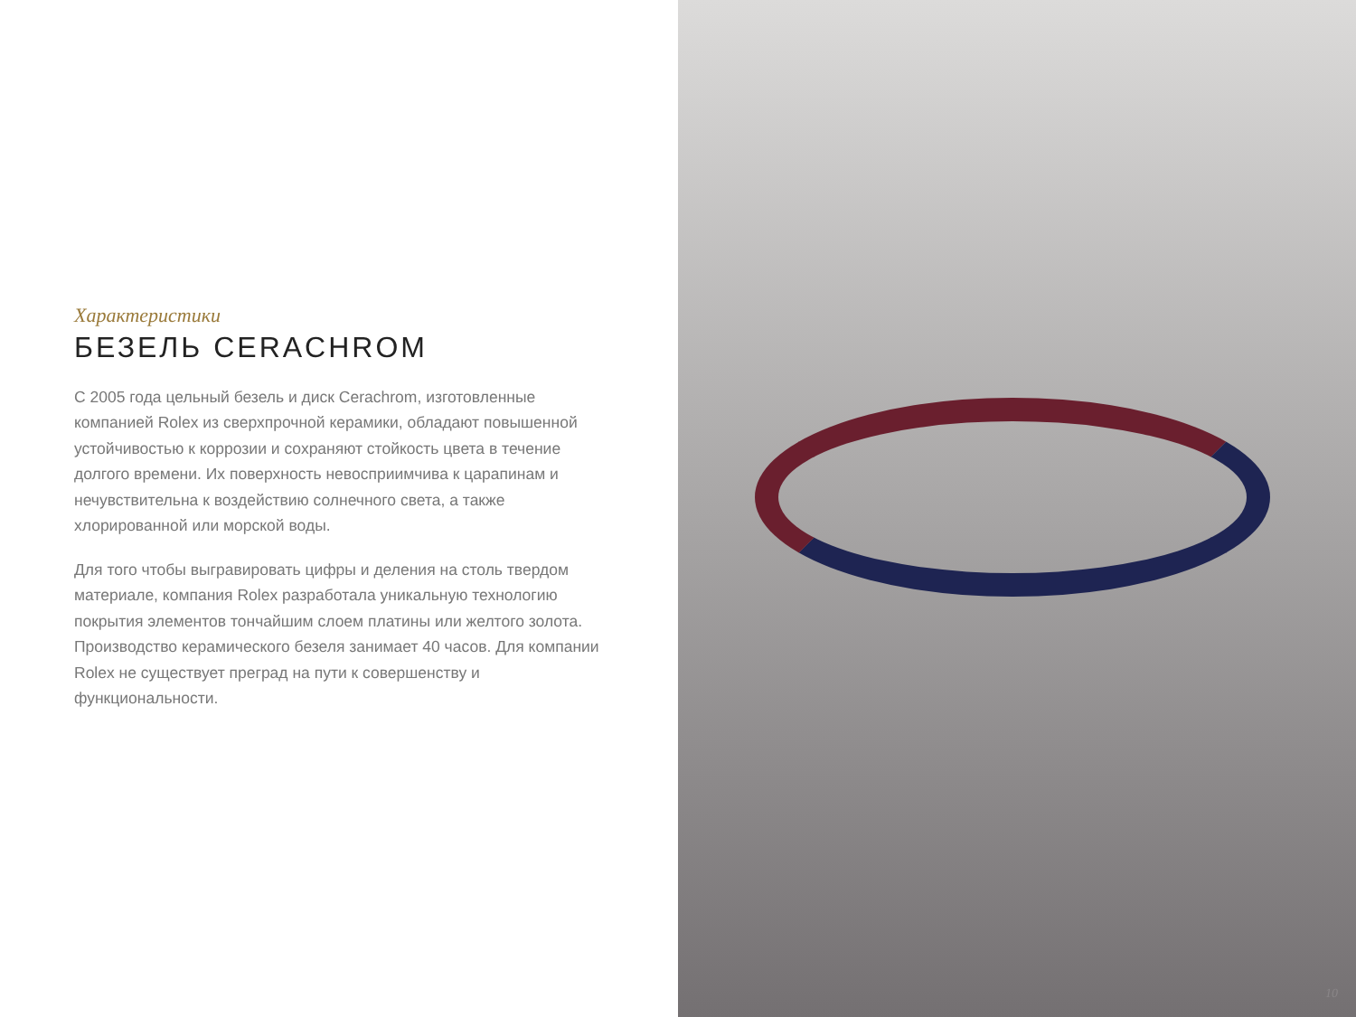Характеристики
БЕЗЕЛЬ CERACHROM
С 2005 года цельный безель и диск Cerachrom, изготовленные компанией Rolex из сверхпрочной керамики, обладают повышенной устойчивостью к коррозии и сохраняют стойкость цвета в течение долгого времени. Их поверхность невосприимчива к царапинам и нечувствительна к воздействию солнечного света, а также хлорированной или морской воды.
Для того чтобы выгравировать цифры и деления на столь твердом материале, компания Rolex разработала уникальную технологию покрытия элементов тончайшим слоем платины или желтого золота. Производство керамического безеля занимает 40 часов. Для компании Rolex не существует преград на пути к совершенству и функциональности.
10